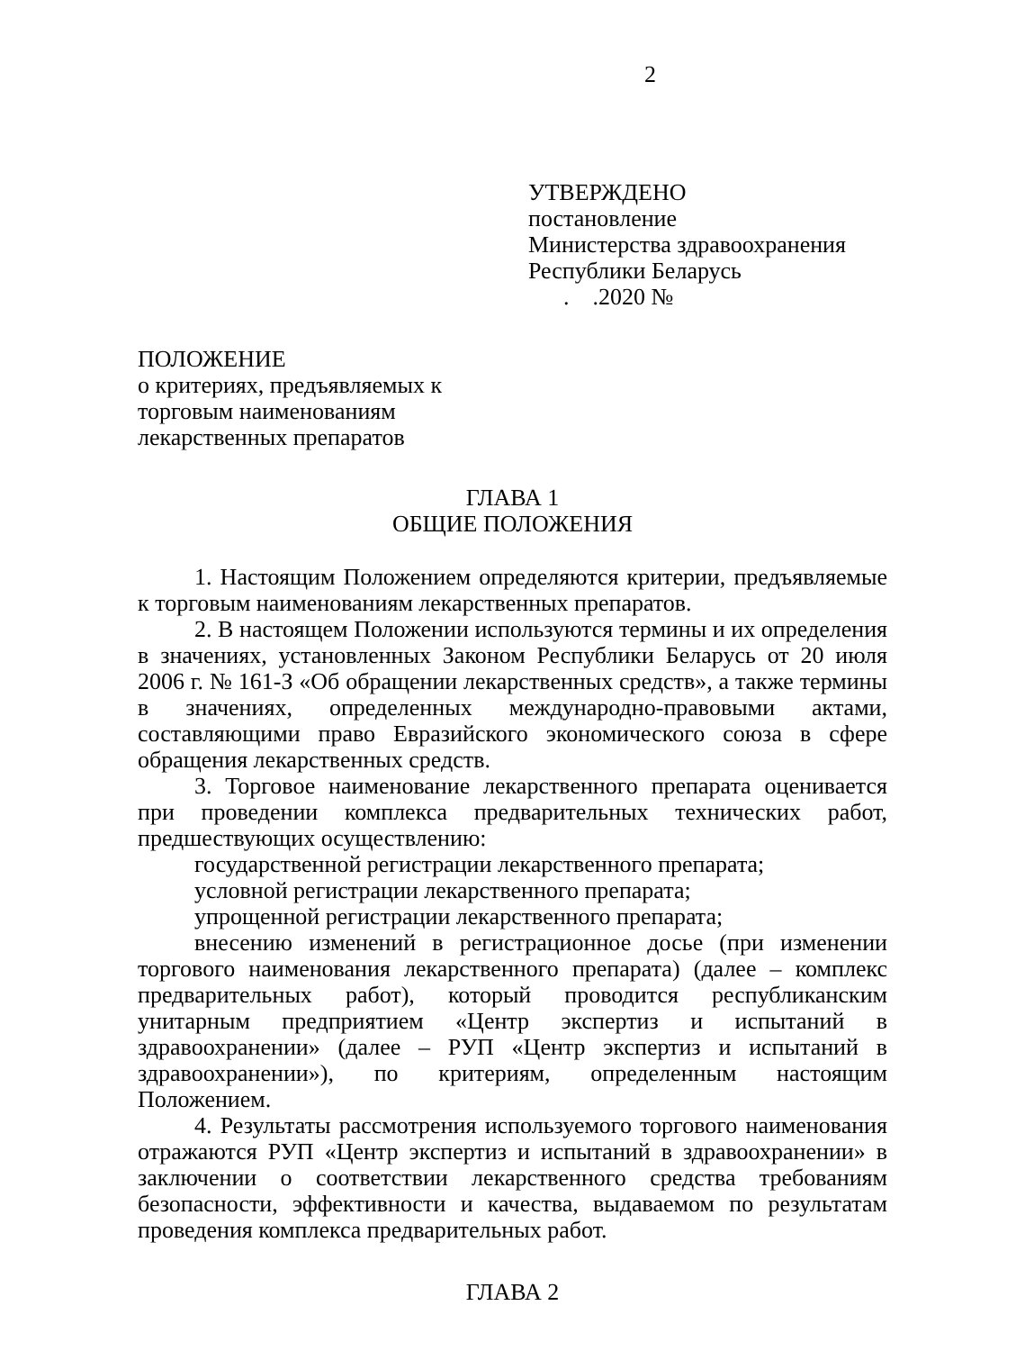2
УТВЕРЖДЕНО
постановление
Министерства здравоохранения
Республики Беларусь
. .2020 №
ПОЛОЖЕНИЕ
о критериях, предъявляемых к
торговым наименованиям
лекарственных препаратов
ГЛАВА 1
ОБЩИЕ ПОЛОЖЕНИЯ
1. Настоящим Положением определяются критерии, предъявляемые к торговым наименованиям лекарственных препаратов.
2. В настоящем Положении используются термины и их определения в значениях, установленных Законом Республики Беларусь от 20 июля 2006 г. № 161-З «Об обращении лекарственных средств», а также термины в значениях, определенных международно-правовыми актами, составляющими право Евразийского экономического союза в сфере обращения лекарственных средств.
3. Торговое наименование лекарственного препарата оценивается при проведении комплекса предварительных технических работ, предшествующих осуществлению:
государственной регистрации лекарственного препарата;
условной регистрации лекарственного препарата;
упрощенной регистрации лекарственного препарата;
внесению изменений в регистрационное досье (при изменении торгового наименования лекарственного препарата) (далее – комплекс предварительных работ), который проводится республиканским унитарным предприятием «Центр экспертиз и испытаний в здравоохранении» (далее – РУП «Центр экспертиз и испытаний в здравоохранении»), по критериям, определенным настоящим Положением.
4. Результаты рассмотрения используемого торгового наименования отражаются РУП «Центр экспертиз и испытаний в здравоохранении» в заключении о соответствии лекарственного средства требованиям безопасности, эффективности и качества, выдаваемом по результатам проведения комплекса предварительных работ.
ГЛАВА 2